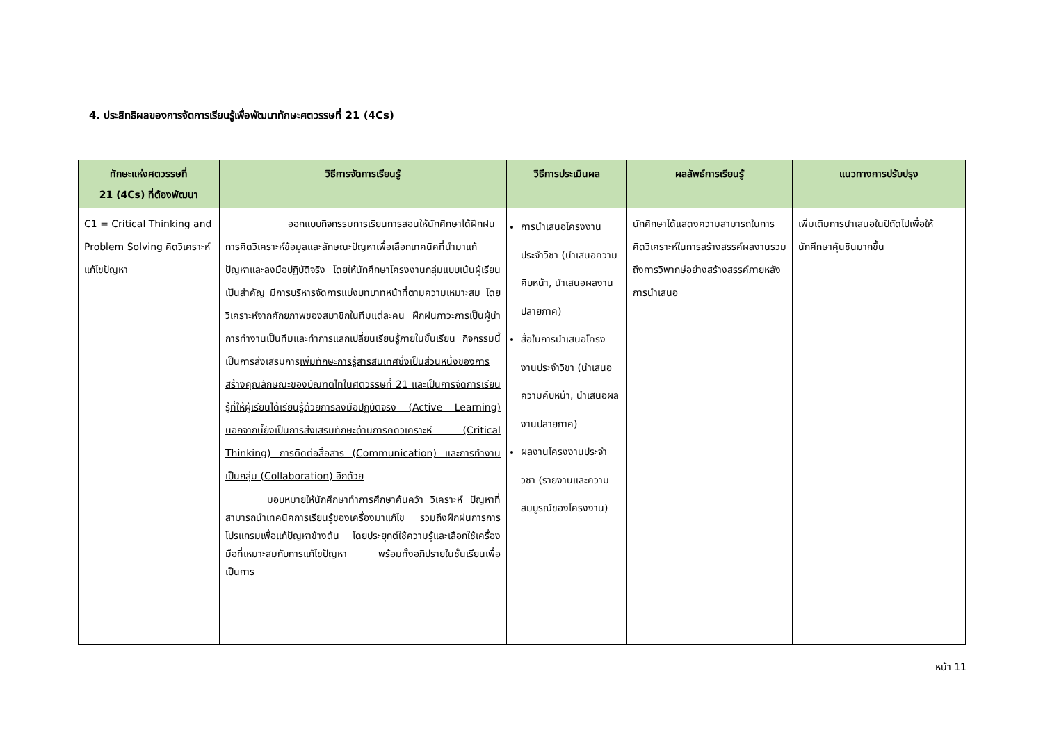4. ประสิทธิผลของการจัดการเรียนรู้เพื่อพัฒนาทักษะศตวรรษที่ 21 (4Cs)
| ทักษะแห่งศตวรรษที่ 21 (4Cs) ที่ต้องพัฒนา | วิธีการจัดการเรียนรู้ | วิธีการประเมินผล | ผลลัพธ์การเรียนรู้ | แนวทางการปรับปรุง |
| --- | --- | --- | --- | --- |
| C1 = Critical Thinking and Problem Solving คิดวิเคราะห์แก้ไขปัญหา | ออกแบบกิจกรรมการเรียนการสอนให้นักศึกษาได้ฝึกฝนการคิดวิเคราะห์ข้อมูลและลักษณะปัญหาเพื่อเลือกเทคนิคที่นำมาแก้ปัญหาและลงมือปฏิบัติจริง โดยให้นักศึกษาโครงงานกลุ่มแบบเน้นผู้เรียนเป็นสำคัญ มีการบริหารจัดการแบ่งบทบาทหน้าที่ตามความเหมาะสม โดยวิเคราะห์จากศักยภาพของสมาชิกในทีมแต่ละคน ฝึกฝนภาวะการเป็นผู้นำการทำงานเป็นทีมและทำการแลกเปลี่ยนเรียนรู้ภายในชั้นเรียน กิจกรรมนี้เป็นการส่งเสริมการ เพิ่มทักษะการรู้สารสนเทศซึ่งเป็นส่วนหนึ่งของการสร้างคุณลักษณะของบัณฑิตไทในศตวรรษที่ 21 และเป็นการจัดการเรียนรู้ที่ให้ผู้เรียนได้เรียนรู้ด้วยการลงมือปฏิบัติจริง (Active Learning) นอกจากนี้ยังเป็นการส่งเสริมทักษะด้านการคิดวิเคราะห์ (Critical Thinking) การติดต่อสื่อสาร (Communication) และการทำงานเป็นกลุ่ม (Collaboration) อีกด้วย มอบหมายให้นักศึกษาทำการศึกษาค้นคว้า วิเคราะห์ ปัญหาที่สามารถนำเทคนิคการเรียนรู้ของเครื่องมาแก้ไข รวมถึงฝึกฝนการการโปรแกรมเพื่อแก้ปัญหาข้างต้น โดยประยุกต์ใช้ความรู้และเลือกใช้เครื่องมือที่เหมาะสมกับการแก้ไขปัญหา พร้อมทั้งอภิปรายในชั้นเรียนเพื่อเป็นการ | การนำเสนอโครงงานประจำวิชา (นำเสนอความคืบหน้า, นำเสนอผลงานปลายภาค) สื่อในการนำเสนอโครงงานประจำวิชา (นำเสนอความคืบหน้า, นำเสนอผลงานปลายภาค) ผลงานโครงงานประจำวิชา (รายงานและความสมบูรณ์ของโครงงาน) | นักศึกษาได้แสดงความสามารถในการคิดวิเคราะห์ในการสร้างสรรค์ผลงานรวมถึงการวิพากษ์อย่างสร้างสรรค์ภายหลังการนำเสนอ | เพิ่มเติมการนำเสนอในปีถัดไปเพื่อให้นักศึกษาคุ้นชินมากขึ้น |
หน้า 11